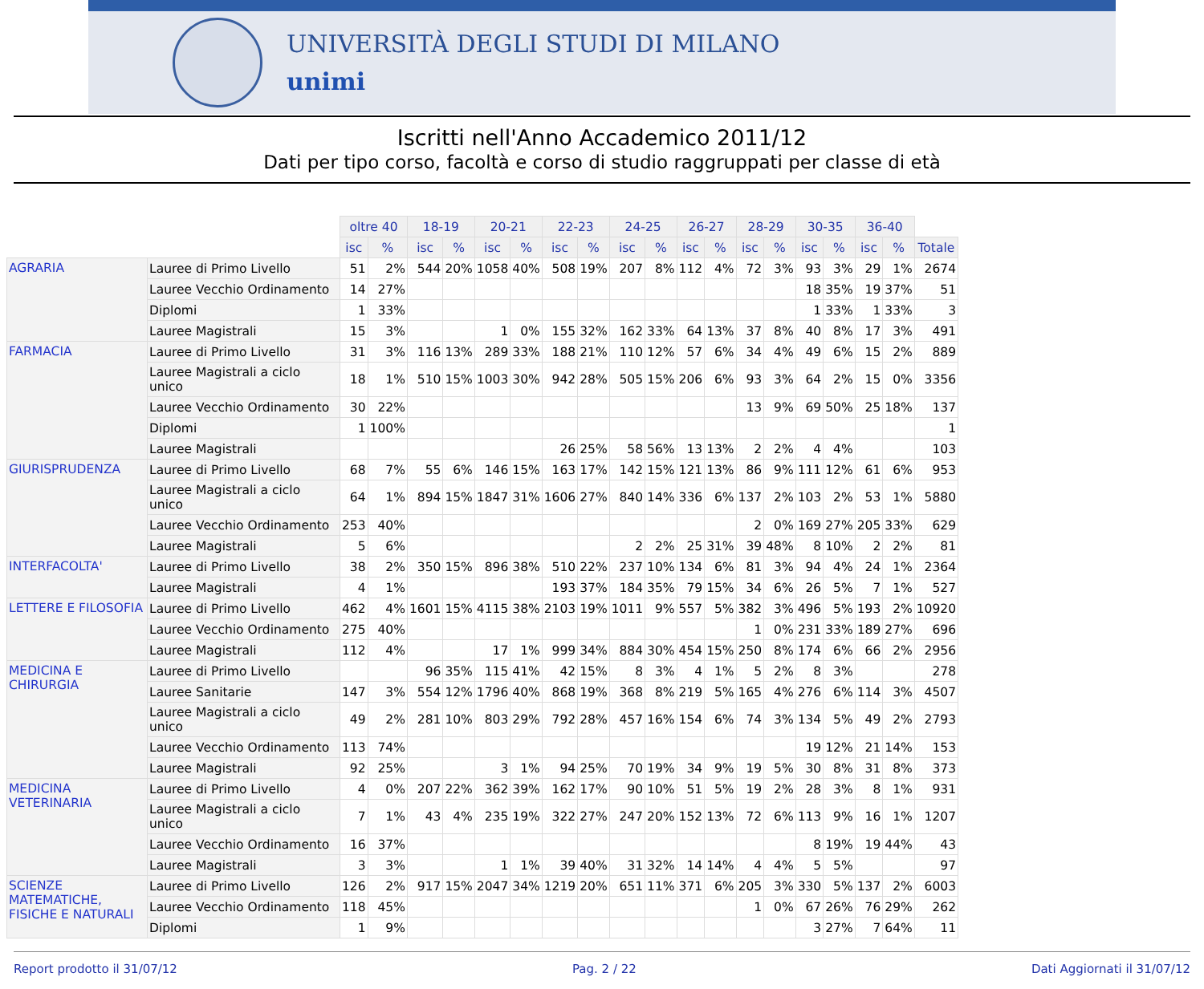UNIVERSITÀ DEGLI STUDI DI MILANO
unimi
Iscritti nell'Anno Accademico 2011/12
Dati per tipo corso, facoltà e corso di studio raggruppati per classe di età
| | | oltre 40 | | 18-19 | | 20-21 | | 22-23 | | 24-25 | | 26-27 | | 28-29 | | 30-35 | | 36-40 | | |
| | | isc | % | isc | % | isc | % | isc | % | isc | % | isc | % | isc | % | isc | % | isc | % | Totale |
| AGRARIA | Lauree di Primo Livello | 51 | 2% | 544 | 20% | 1058 | 40% | 508 | 19% | 207 | 8% | 112 | 4% | 72 | 3% | 93 | 3% | 29 | 1% | 2674 |
| | Lauree Vecchio Ordinamento | 14 | 27% | | | | | | | | | | | | | 18 | 35% | 19 | 37% | 51 |
| | Diplomi | 1 | 33% | | | | | | | | | | | | | 1 | 33% | 1 | 33% | 3 |
| | Lauree Magistrali | 15 | 3% | | | 1 | 0% | 155 | 32% | 162 | 33% | 64 | 13% | 37 | 8% | 40 | 8% | 17 | 3% | 491 |
| FARMACIA | Lauree di Primo Livello | 31 | 3% | 116 | 13% | 289 | 33% | 188 | 21% | 110 | 12% | 57 | 6% | 34 | 4% | 49 | 6% | 15 | 2% | 889 |
| | Lauree Magistrali a ciclo unico | 18 | 1% | 510 | 15% | 1003 | 30% | 942 | 28% | 505 | 15% | 206 | 6% | 93 | 3% | 64 | 2% | 15 | 0% | 3356 |
| | Lauree Vecchio Ordinamento | 30 | 22% | | | | | | | | | | | 13 | 9% | 69 | 50% | 25 | 18% | 137 |
| | Diplomi | 1 | 100% | | | | | | | | | | | | | | | | | 1 |
| | Lauree Magistrali | | | | | | | 26 | 25% | 58 | 56% | 13 | 13% | 2 | 2% | 4 | 4% | | | 103 |
| GIURISPRUDENZA | Lauree di Primo Livello | 68 | 7% | 55 | 6% | 146 | 15% | 163 | 17% | 142 | 15% | 121 | 13% | 86 | 9% | 111 | 12% | 61 | 6% | 953 |
| | Lauree Magistrali a ciclo unico | 64 | 1% | 894 | 15% | 1847 | 31% | 1606 | 27% | 840 | 14% | 336 | 6% | 137 | 2% | 103 | 2% | 53 | 1% | 5880 |
| | Lauree Vecchio Ordinamento | 253 | 40% | | | | | | | | | | | 2 | 0% | 169 | 27% | 205 | 33% | 629 |
| | Lauree Magistrali | 5 | 6% | | | | | | | 2 | 2% | 25 | 31% | 39 | 48% | 8 | 10% | 2 | 2% | 81 |
| INTERFACOLTA' | Lauree di Primo Livello | 38 | 2% | 350 | 15% | 896 | 38% | 510 | 22% | 237 | 10% | 134 | 6% | 81 | 3% | 94 | 4% | 24 | 1% | 2364 |
| | Lauree Magistrali | 4 | 1% | | | | | 193 | 37% | 184 | 35% | 79 | 15% | 34 | 6% | 26 | 5% | 7 | 1% | 527 |
| LETTERE E FILOSOFIA | Lauree di Primo Livello | 462 | 4% | 1601 | 15% | 4115 | 38% | 2103 | 19% | 1011 | 9% | 557 | 5% | 382 | 3% | 496 | 5% | 193 | 2% | 10920 |
| | Lauree Vecchio Ordinamento | 275 | 40% | | | | | | | | | | | 1 | 0% | 231 | 33% | 189 | 27% | 696 |
| | Lauree Magistrali | 112 | 4% | | | 17 | 1% | 999 | 34% | 884 | 30% | 454 | 15% | 250 | 8% | 174 | 6% | 66 | 2% | 2956 |
| MEDICINA E CHIRURGIA | Lauree di Primo Livello | | | 96 | 35% | 115 | 41% | 42 | 15% | 8 | 3% | 4 | 1% | 5 | 2% | 8 | 3% | | | 278 |
| | Lauree Sanitarie | 147 | 3% | 554 | 12% | 1796 | 40% | 868 | 19% | 368 | 8% | 219 | 5% | 165 | 4% | 276 | 6% | 114 | 3% | 4507 |
| | Lauree Magistrali a ciclo unico | 49 | 2% | 281 | 10% | 803 | 29% | 792 | 28% | 457 | 16% | 154 | 6% | 74 | 3% | 134 | 5% | 49 | 2% | 2793 |
| | Lauree Vecchio Ordinamento | 113 | 74% | | | | | | | | | | | | | 19 | 12% | 21 | 14% | 153 |
| | Lauree Magistrali | 92 | 25% | | | 3 | 1% | 94 | 25% | 70 | 19% | 34 | 9% | 19 | 5% | 30 | 8% | 31 | 8% | 373 |
| MEDICINA VETERINARIA | Lauree di Primo Livello | 4 | 0% | 207 | 22% | 362 | 39% | 162 | 17% | 90 | 10% | 51 | 5% | 19 | 2% | 28 | 3% | 8 | 1% | 931 |
| | Lauree Magistrali a ciclo unico | 7 | 1% | 43 | 4% | 235 | 19% | 322 | 27% | 247 | 20% | 152 | 13% | 72 | 6% | 113 | 9% | 16 | 1% | 1207 |
| | Lauree Vecchio Ordinamento | 16 | 37% | | | | | | | | | | | | | 8 | 19% | 19 | 44% | 43 |
| | Lauree Magistrali | 3 | 3% | | | 1 | 1% | 39 | 40% | 31 | 32% | 14 | 14% | 4 | 4% | 5 | 5% | | | 97 |
| SCIENZE MATEMATICHE, FISICHE E NATURALI | Lauree di Primo Livello | 126 | 2% | 917 | 15% | 2047 | 34% | 1219 | 20% | 651 | 11% | 371 | 6% | 205 | 3% | 330 | 5% | 137 | 2% | 6003 |
| | Lauree Vecchio Ordinamento | 118 | 45% | | | | | | | | | | | 1 | 0% | 67 | 26% | 76 | 29% | 262 |
| | Diplomi | 1 | 9% | | | | | | | | | | | | | 3 | 27% | 7 | 64% | 11 |
Report prodotto il 31/07/12 Pag. 2 / 22 Dati Aggiornati il 31/07/12